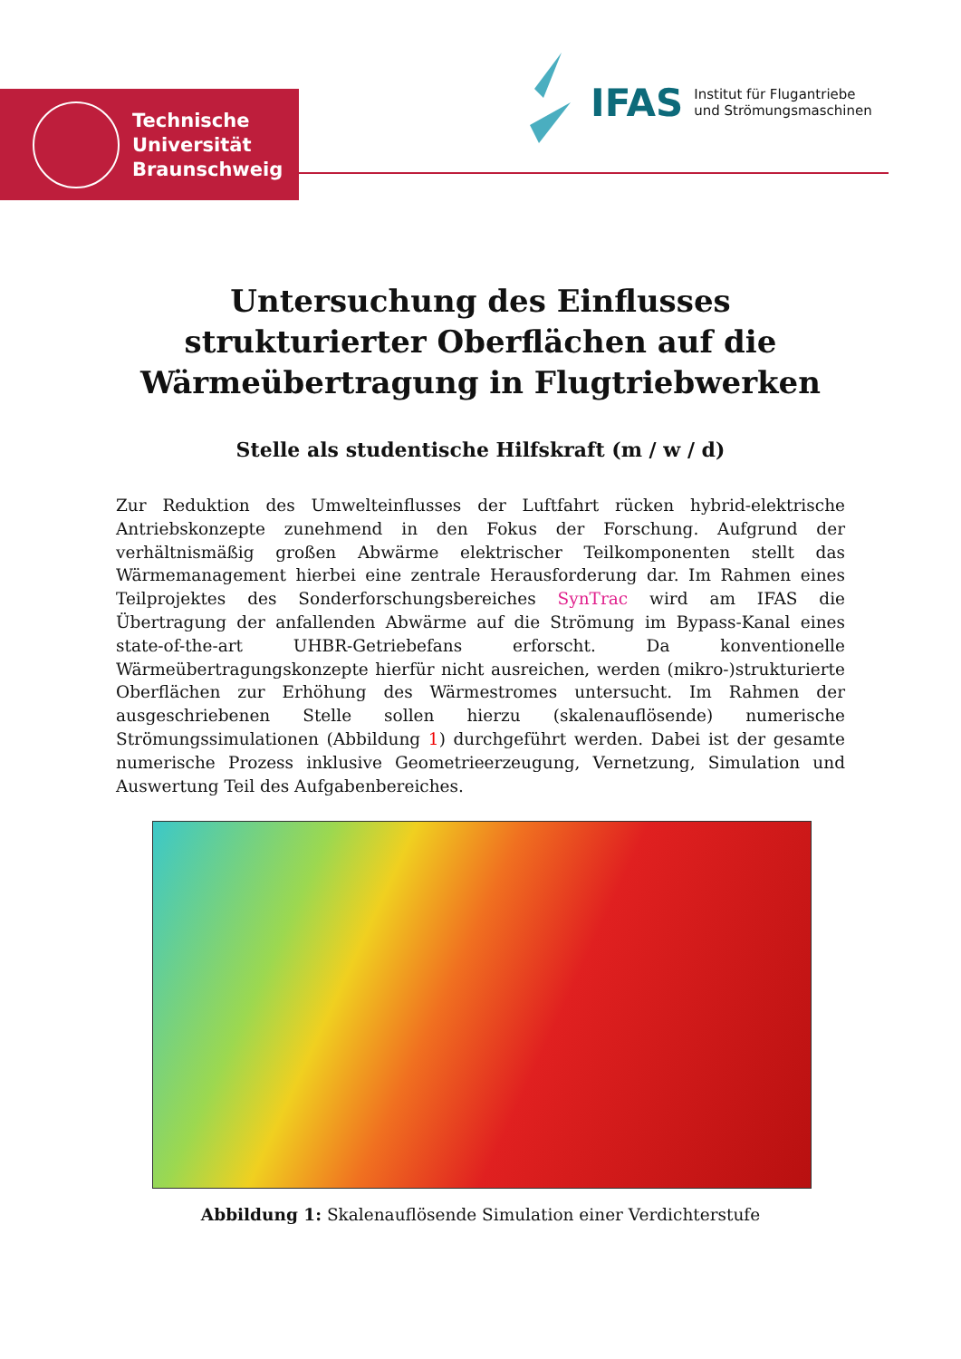Technische
Universität
Braunschweig
IFAS Institut für Flugantriebe
und Strömungsmaschinen
Untersuchung des Einflusses strukturierter Oberflächen auf die Wärmeübertragung in Flugtriebwerken
Stelle als studentische Hilfskraft (m / w / d)
Zur Reduktion des Umwelteinflusses der Luftfahrt rücken hybrid-elektrische Antriebskonzepte zunehmend in den Fokus der Forschung. Aufgrund der verhältnismäßig großen Abwärme elektrischer Teilkomponenten stellt das Wärmemanagement hierbei eine zentrale Herausforderung dar. Im Rahmen eines Teilprojektes des Sonderforschungsbereiches SynTrac wird am IFAS die Übertragung der anfallenden Abwärme auf die Strömung im Bypass-Kanal eines state-of-the-art UHBR-Getriebefans erforscht. Da konventionelle Wärmeübertragungskonzepte hierfür nicht ausreichen, werden (mikro-)strukturierte Oberflächen zur Erhöhung des Wärmestromes untersucht. Im Rahmen der ausgeschriebenen Stelle sollen hierzu (skalenauflösende) numerische Strömungssimulationen (Abbildung 1) durchgeführt werden. Dabei ist der gesamte numerische Prozess inklusive Geometrieerzeugung, Vernetzung, Simulation und Auswertung Teil des Aufgabenbereiches.
Abbildung 1: Skalenauflösende Simulation einer Verdichterstufe